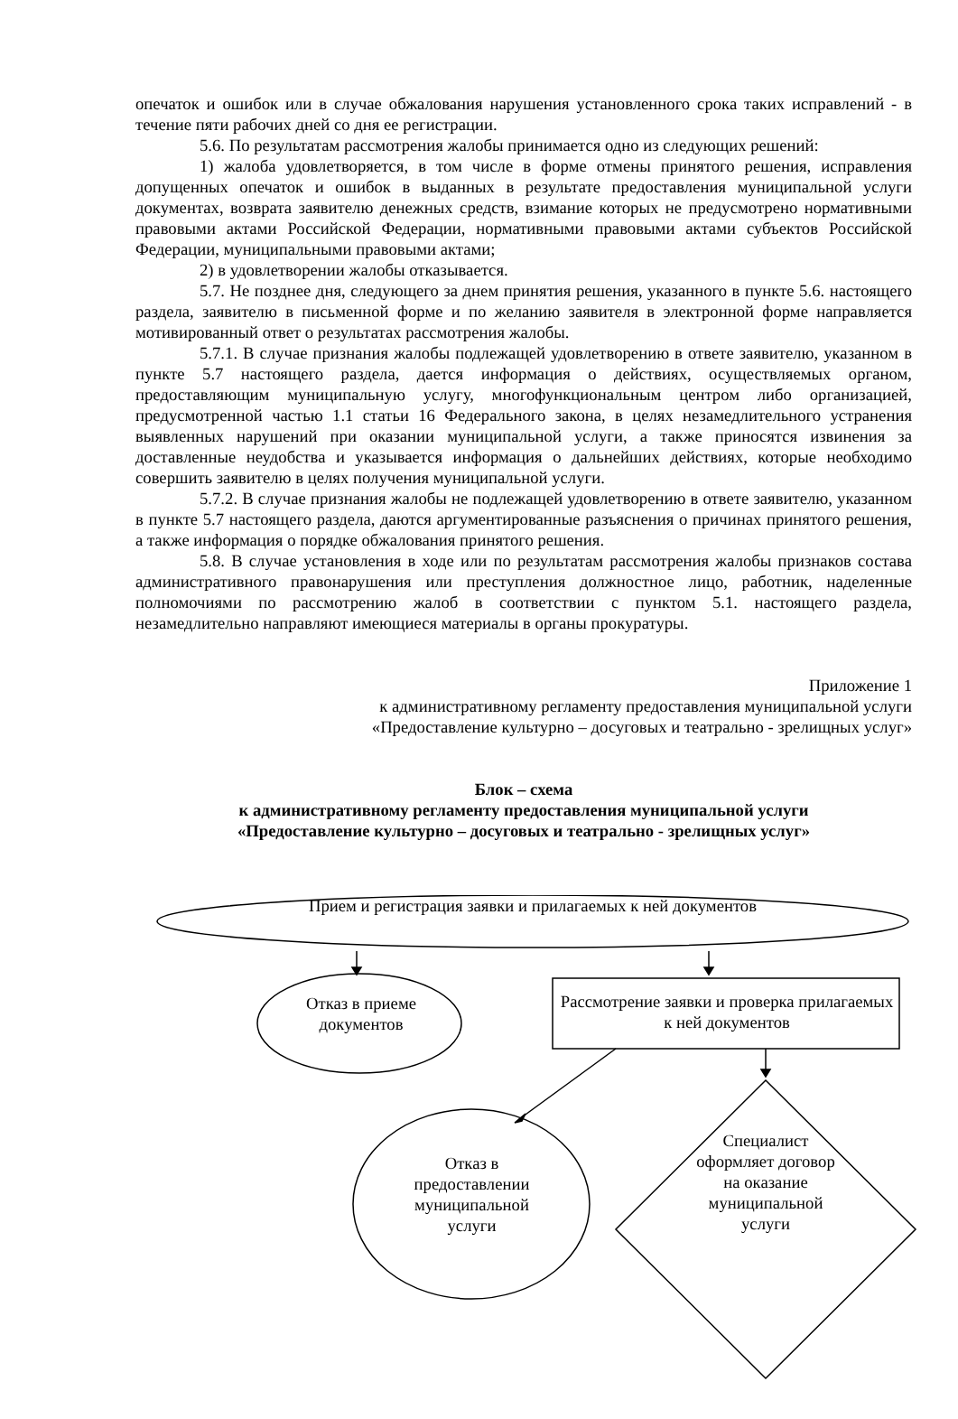опечаток и ошибок или в случае обжалования нарушения установленного срока таких исправлений - в течение пяти рабочих дней со дня ее регистрации.
5.6. По результатам рассмотрения жалобы принимается одно из следующих решений:
1) жалоба удовлетворяется, в том числе в форме отмены принятого решения, исправления допущенных опечаток и ошибок в выданных в результате предоставления муниципальной услуги документах, возврата заявителю денежных средств, взимание которых не предусмотрено нормативными правовыми актами Российской Федерации, нормативными правовыми актами субъектов Российской Федерации, муниципальными правовыми актами;
2) в удовлетворении жалобы отказывается.
5.7. Не позднее дня, следующего за днем принятия решения, указанного в пункте 5.6. настоящего раздела, заявителю в письменной форме и по желанию заявителя в электронной форме направляется мотивированный ответ о результатах рассмотрения жалобы.
5.7.1. В случае признания жалобы подлежащей удовлетворению в ответе заявителю, указанном в пункте 5.7 настоящего раздела, дается информация о действиях, осуществляемых органом, предоставляющим муниципальную услугу, многофункциональным центром либо организацией, предусмотренной частью 1.1 статьи 16 Федерального закона, в целях незамедлительного устранения выявленных нарушений при оказании муниципальной услуги, а также приносятся извинения за доставленные неудобства и указывается информация о дальнейших действиях, которые необходимо совершить заявителю в целях получения муниципальной услуги.
5.7.2. В случае признания жалобы не подлежащей удовлетворению в ответе заявителю, указанном в пункте 5.7 настоящего раздела, даются аргументированные разъяснения о причинах принятого решения, а также информация о порядке обжалования принятого решения.
5.8. В случае установления в ходе или по результатам рассмотрения жалобы признаков состава административного правонарушения или преступления должностное лицо, работник, наделенные полномочиями по рассмотрению жалоб в соответствии с пунктом 5.1. настоящего раздела, незамедлительно направляют имеющиеся материалы в органы прокуратуры.
Приложение 1
к административному регламенту предоставления муниципальной услуги
«Предоставление культурно – досуговых и театрально - зрелищных услуг»
Блок – схема
к административному регламенту предоставления муниципальной услуги
«Предоставление культурно – досуговых и театрально - зрелищных услуг»
Прием и регистрация заявки и прилагаемых к ней документов
Отказ в приеме документов
Рассмотрение заявки и проверка прилагаемых к ней документов
Отказ в
предоставлении
муниципальной
услуги
Специалист оформляет договор на оказание муниципальной услуги